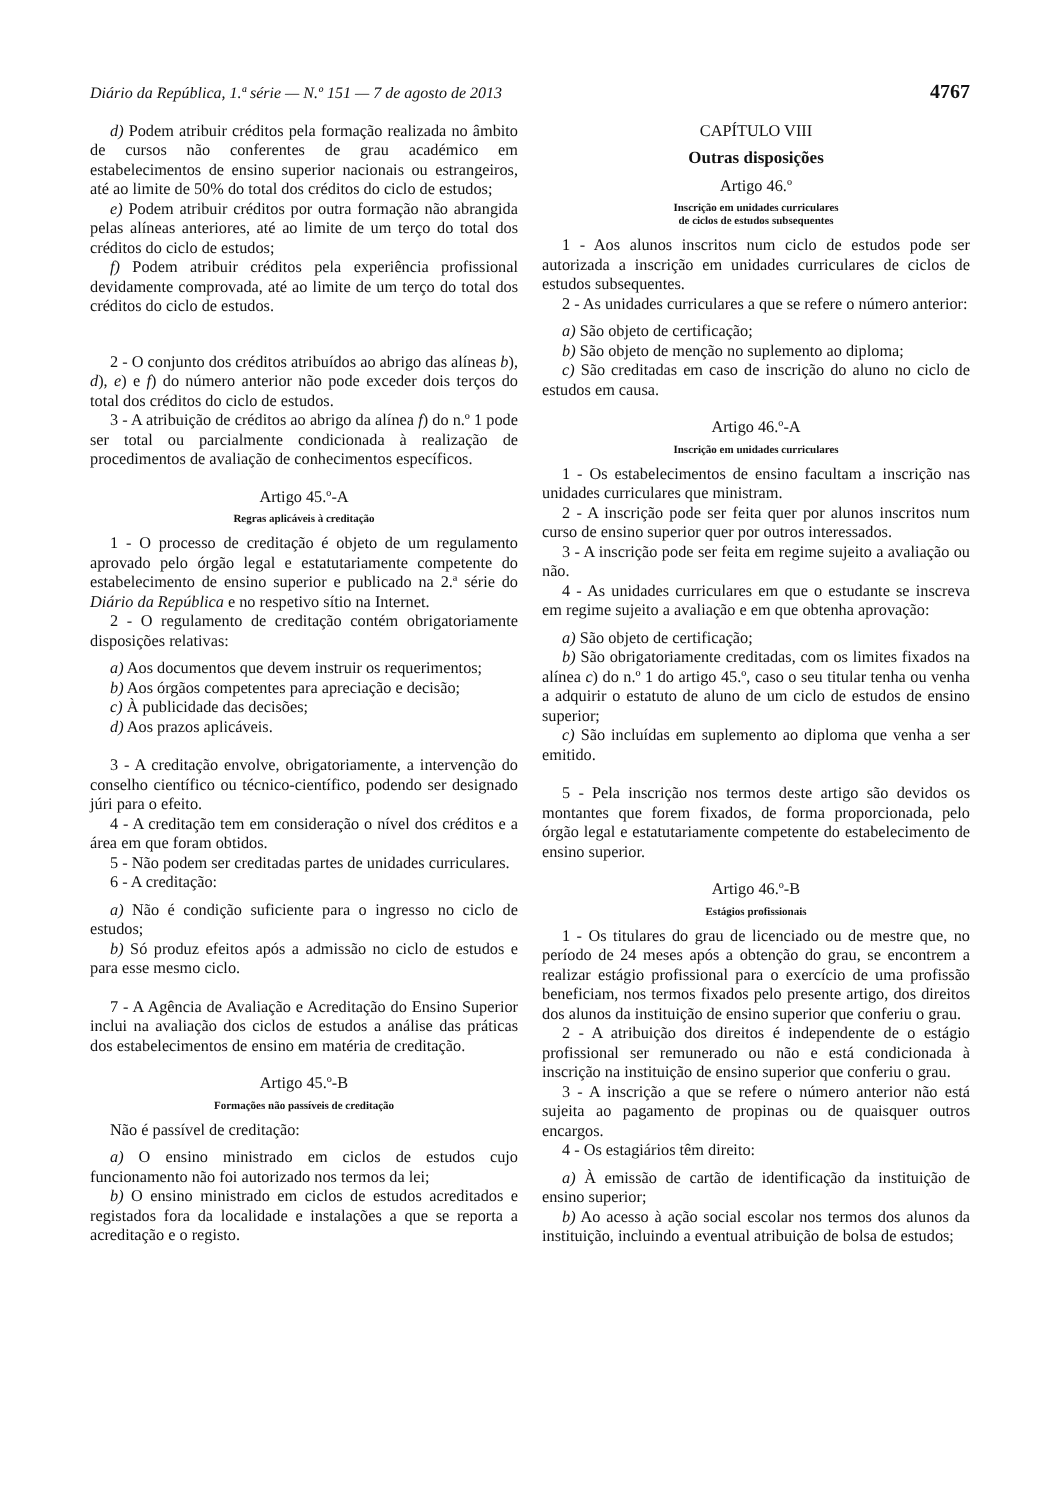Diário da República, 1.ª série — N.º 151 — 7 de agosto de 2013 4767
d) Podem atribuir créditos pela formação realizada no âmbito de cursos não conferentes de grau académico em estabelecimentos de ensino superior nacionais ou estrangeiros, até ao limite de 50% do total dos créditos do ciclo de estudos;
e) Podem atribuir créditos por outra formação não abrangida pelas alíneas anteriores, até ao limite de um terço do total dos créditos do ciclo de estudos;
f) Podem atribuir créditos pela experiência profissional devidamente comprovada, até ao limite de um terço do total dos créditos do ciclo de estudos.
2 - O conjunto dos créditos atribuídos ao abrigo das alíneas b), d), e) e f) do número anterior não pode exceder dois terços do total dos créditos do ciclo de estudos.
3 - A atribuição de créditos ao abrigo da alínea f) do n.º 1 pode ser total ou parcialmente condicionada à realização de procedimentos de avaliação de conhecimentos específicos.
Artigo 45.º-A
Regras aplicáveis à creditação
1 - O processo de creditação é objeto de um regulamento aprovado pelo órgão legal e estatutariamente competente do estabelecimento de ensino superior e publicado na 2.ª série do Diário da República e no respetivo sítio na Internet.
2 - O regulamento de creditação contém obrigatoriamente disposições relativas:
a) Aos documentos que devem instruir os requerimentos;
b) Aos órgãos competentes para apreciação e decisão;
c) À publicidade das decisões;
d) Aos prazos aplicáveis.
3 - A creditação envolve, obrigatoriamente, a intervenção do conselho científico ou técnico-científico, podendo ser designado júri para o efeito.
4 - A creditação tem em consideração o nível dos créditos e a área em que foram obtidos.
5 - Não podem ser creditadas partes de unidades curriculares.
6 - A creditação:
a) Não é condição suficiente para o ingresso no ciclo de estudos;
b) Só produz efeitos após a admissão no ciclo de estudos e para esse mesmo ciclo.
7 - A Agência de Avaliação e Acreditação do Ensino Superior inclui na avaliação dos ciclos de estudos a análise das práticas dos estabelecimentos de ensino em matéria de creditação.
Artigo 45.º-B
Formações não passíveis de creditação
Não é passível de creditação:
a) O ensino ministrado em ciclos de estudos cujo funcionamento não foi autorizado nos termos da lei;
b) O ensino ministrado em ciclos de estudos acreditados e registados fora da localidade e instalações a que se reporta a acreditação e o registo.
CAPÍTULO VIII
Outras disposições
Artigo 46.º
Inscrição em unidades curriculares
de ciclos de estudos subsequentes
1 - Aos alunos inscritos num ciclo de estudos pode ser autorizada a inscrição em unidades curriculares de ciclos de estudos subsequentes.
2 - As unidades curriculares a que se refere o número anterior:
a) São objeto de certificação;
b) São objeto de menção no suplemento ao diploma;
c) São creditadas em caso de inscrição do aluno no ciclo de estudos em causa.
Artigo 46.º-A
Inscrição em unidades curriculares
1 - Os estabelecimentos de ensino facultam a inscrição nas unidades curriculares que ministram.
2 - A inscrição pode ser feita quer por alunos inscritos num curso de ensino superior quer por outros interessados.
3 - A inscrição pode ser feita em regime sujeito a avaliação ou não.
4 - As unidades curriculares em que o estudante se inscreva em regime sujeito a avaliação e em que obtenha aprovação:
a) São objeto de certificação;
b) São obrigatoriamente creditadas, com os limites fixados na alínea c) do n.º 1 do artigo 45.º, caso o seu titular tenha ou venha a adquirir o estatuto de aluno de um ciclo de estudos de ensino superior;
c) São incluídas em suplemento ao diploma que venha a ser emitido.
5 - Pela inscrição nos termos deste artigo são devidos os montantes que forem fixados, de forma proporcionada, pelo órgão legal e estatutariamente competente do estabelecimento de ensino superior.
Artigo 46.º-B
Estágios profissionais
1 - Os titulares do grau de licenciado ou de mestre que, no período de 24 meses após a obtenção do grau, se encontrem a realizar estágio profissional para o exercício de uma profissão beneficiam, nos termos fixados pelo presente artigo, dos direitos dos alunos da instituição de ensino superior que conferiu o grau.
2 - A atribuição dos direitos é independente de o estágio profissional ser remunerado ou não e está condicionada à inscrição na instituição de ensino superior que conferiu o grau.
3 - A inscrição a que se refere o número anterior não está sujeita ao pagamento de propinas ou de quaisquer outros encargos.
4 - Os estagiários têm direito:
a) À emissão de cartão de identificação da instituição de ensino superior;
b) Ao acesso à ação social escolar nos termos dos alunos da instituição, incluindo a eventual atribuição de bolsa de estudos;